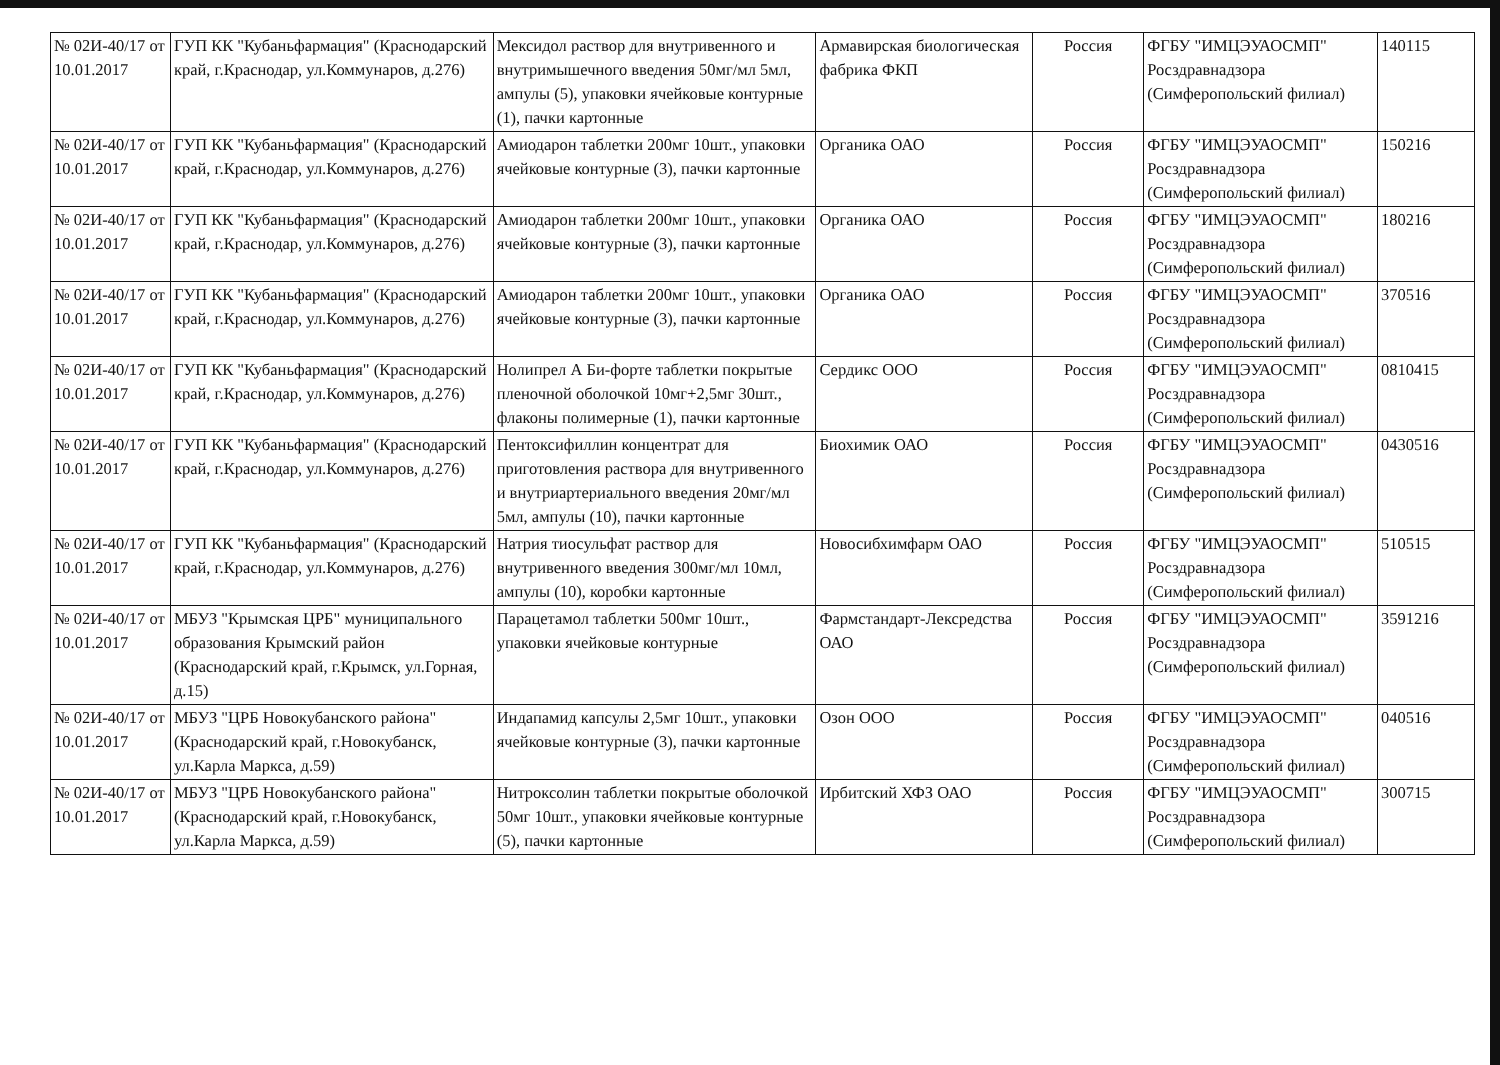| № 02И-40/17 от 10.01.2017 | ГУП КК "Кубаньфармация" (Краснодарский край, г.Краснодар, ул.Коммунаров, д.276) | Мексидол раствор для внутривенного и внутримышечного введения 50мг/мл 5мл, ампулы (5), упаковки ячейковые контурные (1), пачки картонные | Армавирская биологическая фабрика ФКП | Россия | ФГБУ "ИМЦЭУАОСМП" Росздравнадзора (Симферопольский филиал) | 140115 |
| № 02И-40/17 от 10.01.2017 | ГУП КК "Кубаньфармация" (Краснодарский край, г.Краснодар, ул.Коммунаров, д.276) | Амиодарон таблетки 200мг 10шт., упаковки ячейковые контурные (3), пачки картонные | Органика ОАО | Россия | ФГБУ "ИМЦЭУАОСМП" Росздравнадзора (Симферопольский филиал) | 150216 |
| № 02И-40/17 от 10.01.2017 | ГУП КК "Кубаньфармация" (Краснодарский край, г.Краснодар, ул.Коммунаров, д.276) | Амиодарон таблетки 200мг 10шт., упаковки ячейковые контурные (3), пачки картонные | Органика ОАО | Россия | ФГБУ "ИМЦЭУАОСМП" Росздравнадзора (Симферопольский филиал) | 180216 |
| № 02И-40/17 от 10.01.2017 | ГУП КК "Кубаньфармация" (Краснодарский край, г.Краснодар, ул.Коммунаров, д.276) | Амиодарон таблетки 200мг 10шт., упаковки ячейковые контурные (3), пачки картонные | Органика ОАО | Россия | ФГБУ "ИМЦЭУАОСМП" Росздравнадзора (Симферопольский филиал) | 370516 |
| № 02И-40/17 от 10.01.2017 | ГУП КК "Кубаньфармация" (Краснодарский край, г.Краснодар, ул.Коммунаров, д.276) | Нолипрел А Би-форте таблетки покрытые пленочной оболочкой 10мг+2,5мг 30шт., флаконы полимерные (1), пачки картонные | Сердикс ООО | Россия | ФГБУ "ИМЦЭУАОСМП" Росздравнадзора (Симферопольский филиал) | 0810415 |
| № 02И-40/17 от 10.01.2017 | ГУП КК "Кубаньфармация" (Краснодарский край, г.Краснодар, ул.Коммунаров, д.276) | Пентоксифиллин концентрат для приготовления раствора для внутривенного и внутриартериального введения 20мг/мл 5мл, ампулы (10), пачки картонные | Биохимик ОАО | Россия | ФГБУ "ИМЦЭУАОСМП" Росздравнадзора (Симферопольский филиал) | 0430516 |
| № 02И-40/17 от 10.01.2017 | ГУП КК "Кубаньфармация" (Краснодарский край, г.Краснодар, ул.Коммунаров, д.276) | Натрия тиосульфат раствор для внутривенного введения 300мг/мл 10мл, ампулы (10), коробки картонные | Новосибхимфарм ОАО | Россия | ФГБУ "ИМЦЭУАОСМП" Росздравнадзора (Симферопольский филиал) | 510515 |
| № 02И-40/17 от 10.01.2017 | МБУЗ "Крымская ЦРБ" муниципального образования Крымский район (Краснодарский край, г.Крымск, ул.Горная, д.15) | Парацетамол таблетки 500мг 10шт., упаковки ячейковые контурные | Фармстандарт-Лексредства ОАО | Россия | ФГБУ "ИМЦЭУАОСМП" Росздравнадзора (Симферопольский филиал) | 3591216 |
| № 02И-40/17 от 10.01.2017 | МБУЗ "ЦРБ Новокубанского района" (Краснодарский край, г.Новокубанск, ул.Карла Маркса, д.59) | Индапамид капсулы 2,5мг 10шт., упаковки ячейковые контурные (3), пачки картонные | Озон ООО | Россия | ФГБУ "ИМЦЭУАОСМП" Росздравнадзора (Симферопольский филиал) | 040516 |
| № 02И-40/17 от 10.01.2017 | МБУЗ "ЦРБ Новокубанского района" (Краснодарский край, г.Новокубанск, ул.Карла Маркса, д.59) | Нитроксолин таблетки покрытые оболочкой 50мг 10шт., упаковки ячейковые контурные (5), пачки картонные | Ирбитский ХФЗ ОАО | Россия | ФГБУ "ИМЦЭУАОСМП" Росздравнадзора (Симферопольский филиал) | 300715 |